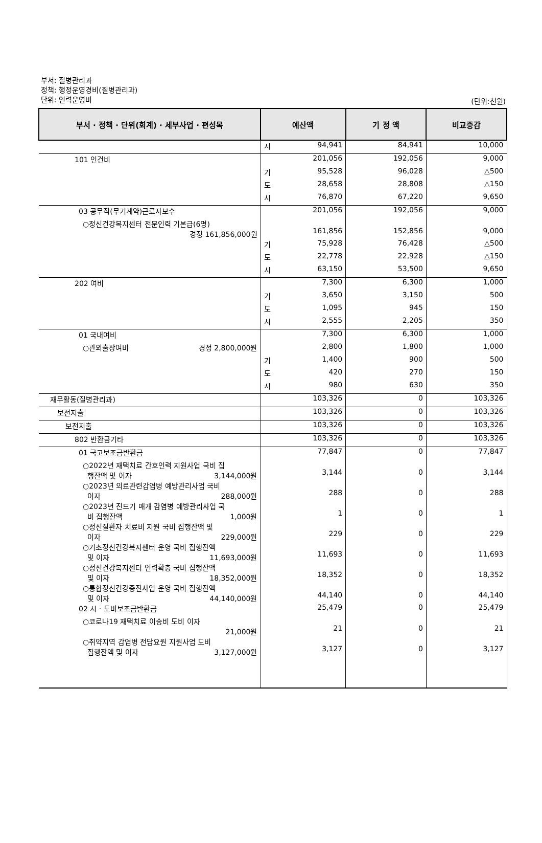부서: 질병관리과
정책: 행정운영경비(질병관리과)
단위: 인력운영비
(단위:천원)
| 부서 · 정책 · 단위(회계) · 세부사업 · 편성목 | 예산액 | 기 정 액 | 비교증감 |
| --- | --- | --- | --- |
| | 시 94,941 | 84,941 | 10,000 |
| 101 인건비 | 201,056 | 192,056 | 9,000 |
| | 기 95,528 | 96,028 | △500 |
| | 도 28,658 | 28,808 | △150 |
| | 시 76,870 | 67,220 | 9,650 |
| 03 공무직(무기계약)근로자보수 | 201,056 | 192,056 | 9,000 |
| ○정신건강복지센터 전문인력 기본급(6명) 경정 161,856,000원 | 161,856 | 152,856 | 9,000 |
| | 기 75,928 | 76,428 | △500 |
| | 도 22,778 | 22,928 | △150 |
| | 시 63,150 | 53,500 | 9,650 |
| 202 여비 | 7,300 | 6,300 | 1,000 |
| | 기 3,650 | 3,150 | 500 |
| | 도 1,095 | 945 | 150 |
| | 시 2,555 | 2,205 | 350 |
| 01 국내여비 | 7,300 | 6,300 | 1,000 |
| ○관외출장여비 경정 2,800,000원 | 2,800 | 1,800 | 1,000 |
| | 기 1,400 | 900 | 500 |
| | 도 420 | 270 | 150 |
| | 시 980 | 630 | 350 |
| 재무활동(질병관리과) | 103,326 | 0 | 103,326 |
| 보전지출 | 103,326 | 0 | 103,326 |
| 보전지출 | 103,326 | 0 | 103,326 |
| 802 반환금기타 | 103,326 | 0 | 103,326 |
| 01 국고보조금반환금 | 77,847 | 0 | 77,847 |
| ○2022년 재택치료 간호인력 지원사업 국비 집 행잔액 및 이자 3,144,000원 | 3,144 | 0 | 3,144 |
| ○2023년 의료관련감염병 예방관리사업 국비 이자 288,000원 | 288 | 0 | 288 |
| ○2023년 진드기 매개 감염병 예방관리사업 국 비 집행잔액 1,000원 | 1 | 0 | 1 |
| ○정신질환자 치료비 지원 국비 집행잔액 및 이자 229,000원 | 229 | 0 | 229 |
| ○기초정신건강복지센터 운영 국비 집행잔액 및 이자 11,693,000원 | 11,693 | 0 | 11,693 |
| ○정신건강복지센터 인력확충 국비 집행잔액 및 이자 18,352,000원 | 18,352 | 0 | 18,352 |
| ○통합정신건강증진사업 운영 국비 집행잔액 및 이자 44,140,000원 | 44,140 | 0 | 44,140 |
| 02 시 · 도비보조금반환금 | 25,479 | 0 | 25,479 |
| ○코로나19 재택치료 이송비 도비 이자 21,000원 | 21 | 0 | 21 |
| ○취약지역 감염병 전담요원 지원사업 도비 집행잔액 및 이자 3,127,000원 | 3,127 | 0 | 3,127 |